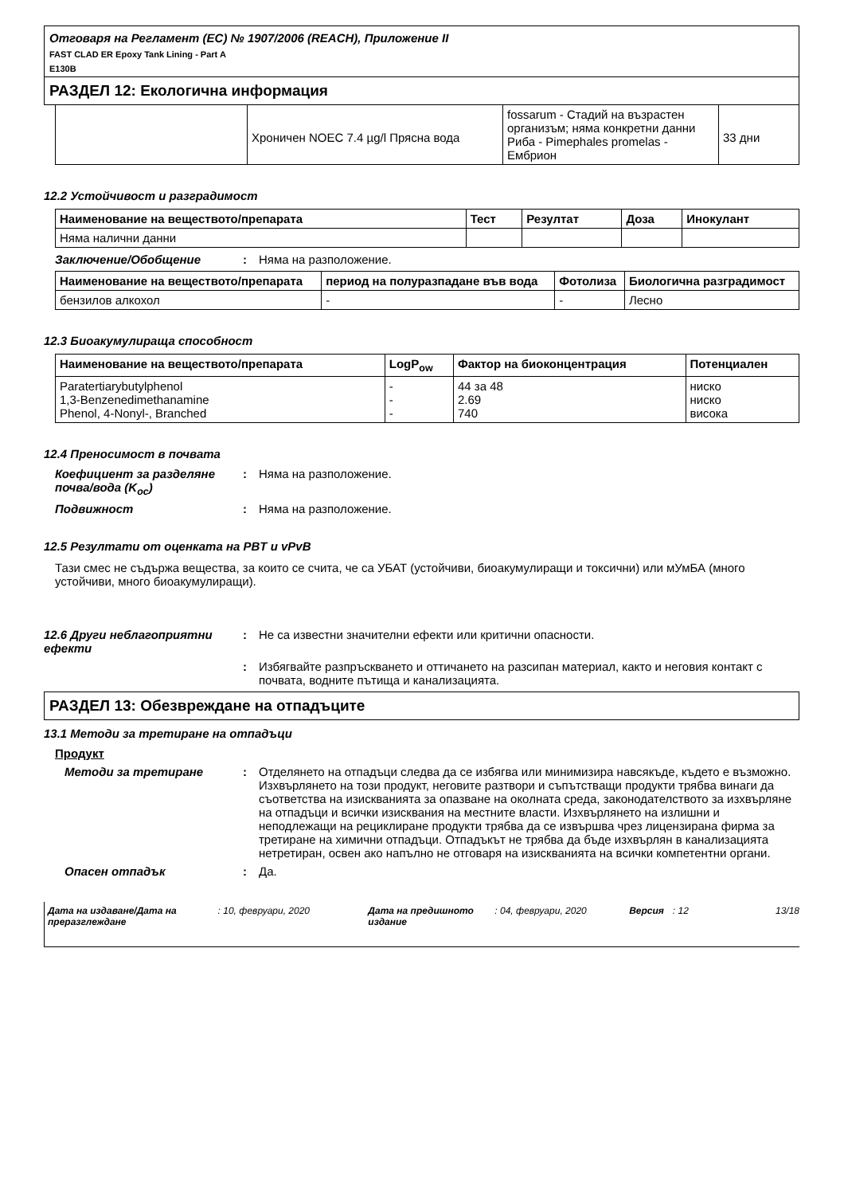Отговаря на Регламент (ЕС) № 1907/2006 (REACH), Приложение II
FAST CLAD ER Epoxy Tank Lining - Part A
E130B
РАЗДЕЛ 12: Екологична информация
| | Хроничен NOEC 7.4 µg/l Прясна вода | fossarum - Стадий на възрастен организъм; няма конкретни данни Риба - Pimephales promelas - Ембрион | 33 дни |
12.2 Устойчивост и разградимост
| Наименование на веществото/препарата | Тест | Резултат | Доза | Инокулант |
| --- | --- | --- | --- | --- |
| Няма налични данни | | | | |
Заключение/Обобщение : Няма на разположение.
| Наименование на веществото/препарата | период на полуразпадане във вода | Фотолиза | Биологична разградимост |
| --- | --- | --- | --- |
| бензилов алкохол | - | - | Лесно |
12.3 Биоакумулираща способност
| Наименование на веществото/препарата | LogP<sub>ow</sub> | Фактор на биоконцентрация | Потенциален |
| --- | --- | --- | --- |
| Paratertiarybutylphenol 1,3-Benzenedimethanamine Phenol, 4-Nonyl-, Branched | - - - | 44 за 48 2.69 740 | ниско ниско висока |
12.4 Преносимост в почвата
Коефициент за разделяне почва/вода (K<sub>oc</sub>)
: Няма на разположение.
Подвижност : Няма на разположение.
12.5 Резултати от оценката на PBT и vPvB
Тази смес не съдържа вещества, за които се счита, че са УБАТ (устойчиви, биоакумулиращи и токсични) или мУмБА (много устойчиви, много биоакумулиращи).
12.6 Други неблагоприятни ефекти
: Не са известни значителни ефекти или критични опасности.
: Избягвайте разпръскването и оттичането на разсипан материал, както и неговия контакт с почвата, водните пътища и канализацията.
РАЗДЕЛ 13: Обезвреждане на отпадъците
13.1 Методи за третиране на отпадъци
Продукт
Методи за третиране : Отделянето на отпадъци следва да се избягва или минимизира навсякъде, където е възможно. Изхвърлянето на този продукт, неговите разтвори и съпътстващи продукти трябва винаги да съответства на изискванията за опазване на околната среда, законодателството за изхвърляне на отпадъци и всички изисквания на местните власти. Изхвърлянето на излишни и неподлежащи на рециклиране продукти трябва да се извършва чрез лицензирана фирма за третиране на химични отпадъци. Отпадъкът не трябва да бъде изхвърлян в канализацията нетретиран, освен ако напълно не отговаря на изискванията на всички компетентни органи.
Опасен отпадък : Да.
Дата на издаване/Дата на преразглеждане
: 10, февруари, 2020 Дата на предишното издание
: 04, февруари, 2020 Версия : 12 13/18